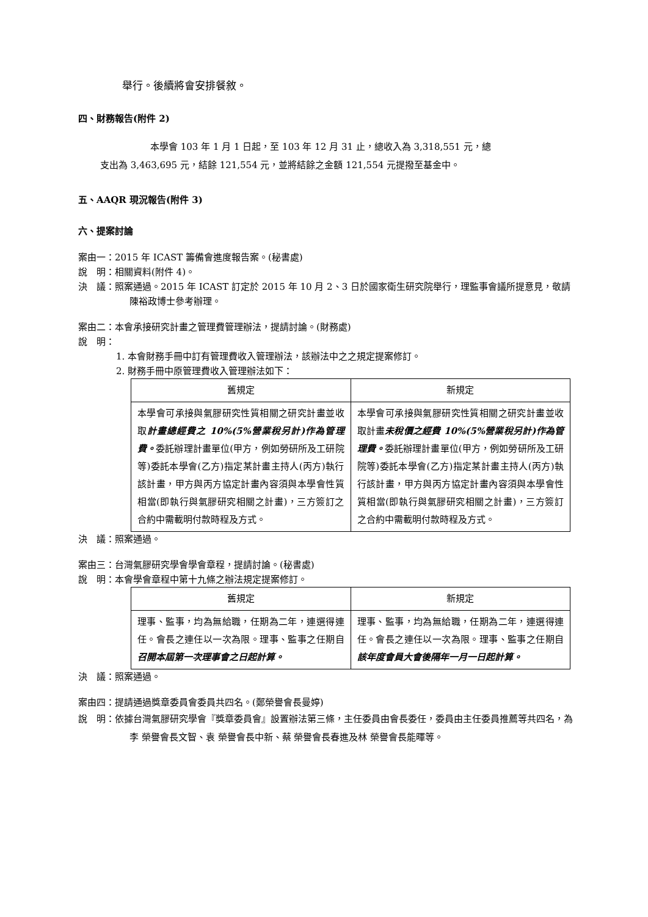舉行。後續將會安排餐敘。
四、財務報告(附件 2)
本學會 103 年 1 月 1 日起，至 103 年 12 月 31 止，總收入為 3,318,551 元，總
支出為 3,463,695 元，結餘 121,554 元，並將結餘之金額 121,554 元提撥至基金中。
五、AAQR 現況報告(附件 3)
六、提案討論
案由一：2015 年 ICAST 籌備會進度報告案。(秘書處)
說　明：相關資料(附件 4)。
決　議：照案通過。2015 年 ICAST 訂定於 2015 年 10 月 2、3 日於國家衛生研究院舉行，理監事會議所提意見，敬請陳裕政博士參考辦理。
案由二：本會承接研究計畫之管理費管理辦法，提請討論。(財務處)
說　明：
1. 本會財務手冊中訂有管理費收入管理辦法，該辦法中之之規定提案修訂。
2. 財務手冊中原管理費收入管理辦法如下：
| 舊規定 | 新規定 |
| --- | --- |
| 本學會可承接與氣膠研究性質相關之研究計畫並收取 計畫總經費之 10%(5%營業稅另計)作為管理費。 委託辦理計畫單位(甲方，例如勞研所及工研院等)委託本學會(乙方)指定某計畫主持人(丙方)執行該計畫，甲方與丙方協定計畫內容須與本學會性質相當(即執行與氣膠研究相關之計畫)，三方簽訂之合約中需載明付款時程及方式。 | 本學會可承接與氣膠研究性質相關之研究計畫並收取計畫 未稅價之經費 10%(5%營業稅另計)作為管理費。 委託辦理計畫單位(甲方，例如勞研所及工研院等)委託本學會(乙方)指定某計畫主持人(丙方)執行該計畫，甲方與丙方協定計畫內容須與本學會性質相當(即執行與氣膠研究相關之計畫)，三方簽訂之合約中需載明付款時程及方式。 |
決　議：照案通過。
案由三：台灣氣膠研究學會學會章程，提請討論。(秘書處)
說　明：本會學會章程中第十九條之辦法規定提案修訂。
| 舊規定 | 新規定 |
| --- | --- |
| 理事、監事，均為無給職，任期為二年，連選得連任。會長之連任以一次為限。理事、監事之任期自 召開本屆第一次理事會之日起計算。 | 理事、監事，均為無給職，任期為二年，連選得連任。會長之連任以一次為限。理事、監事之任期自 該年度會員大會後隔年一月一日起計算。 |
決　議：照案通過。
案由四：提請通過獎章委員會委員共四名。(鄭榮譽會長曼婷)
說　明：依據台灣氣膠研究學會『獎章委員會』設置辦法第三條，主任委員由會長委任，委員由主任委員推薦等共四名，為李 榮譽會長文智、袁 榮譽會長中新、蔡 榮譽會長春進及林 榮譽會長能暉等。